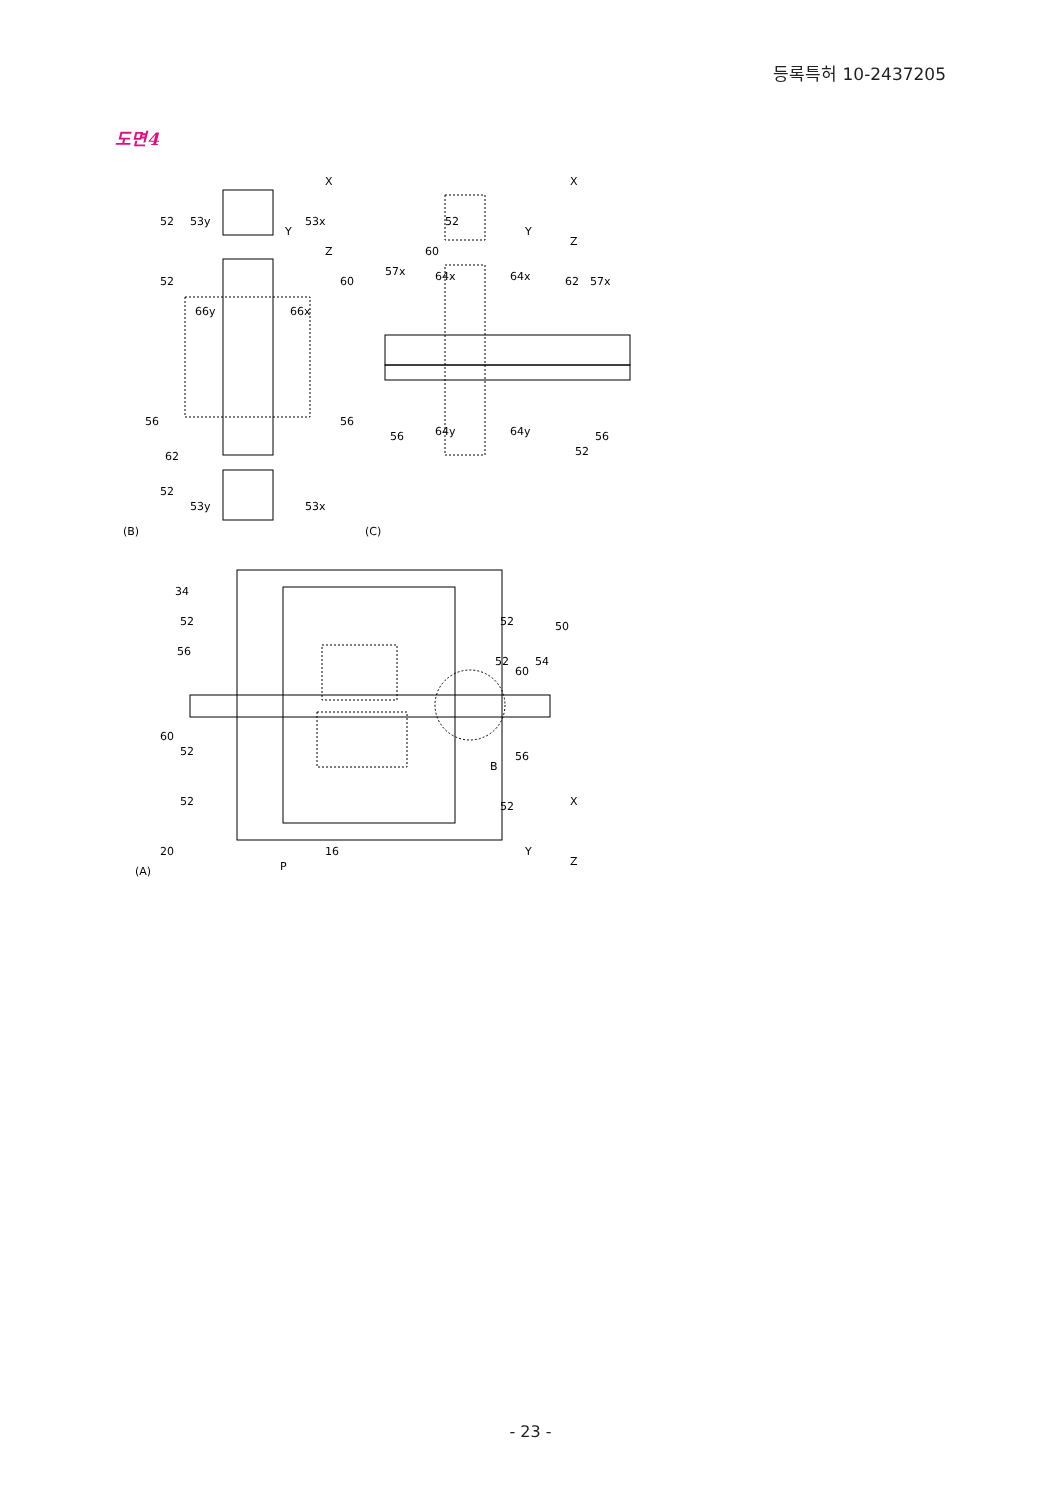등록특허 10-2437205
도면4
(B)
(C)
(A)
52
53y
53x
52
66y
66x
60
56
56
62
52
53y
53x
57x
64x
64x
62
57x
52
60
56
64y
64y
56
52
34
52
56
60
52
52
20
52
50
52
60
54
B
56
52
P
16
X
Y
Z
X
Y
Z
X
Y
Z
- 23 -